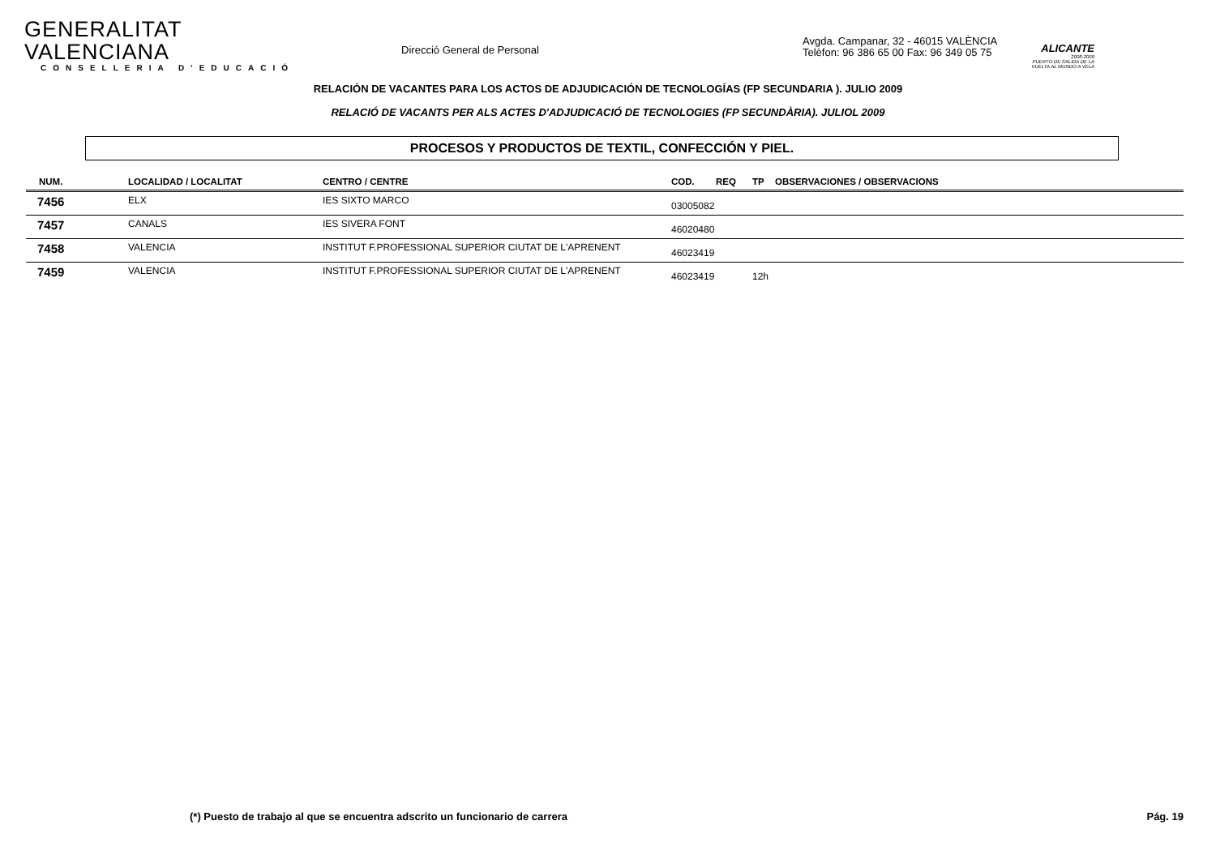GENERALITAT VALENCIANA
CONSELLERIA D'EDUCACIÓ
Direcció General de Personal
Avgda. Campanar, 32 - 46015 VALÈNCIA
Telèfon: 96 386 65 00 Fax: 96 349 05 75
ALICANTE
2008-2009
PUERTO DE SALIDA DE LA VUELTA AL MUNDO A VELA
RELACIÓN DE VACANTES PARA LOS ACTOS DE ADJUDICACIÓN DE TECNOLOGÍAS (FP SECUNDARIA ). JULIO 2009
RELACIÓ DE VACANTS PER ALS ACTES D'ADJUDICACIÓ DE TECNOLOGIES (FP SECUNDÀRIA). JULIOL 2009
PROCESOS Y PRODUCTOS DE TEXTIL, CONFECCIÓN Y PIEL.
| NUM. | LOCALIDAD / LOCALITAT | CENTRO / CENTRE | COD. | REQ | TP | OBSERVACIONES / OBSERVACIONS |
| --- | --- | --- | --- | --- | --- | --- |
| 7456 | ELX | IES SIXTO MARCO | 03005082 | | | |
| 7457 | CANALS | IES SIVERA FONT | 46020480 | | | |
| 7458 | VALENCIA | INSTITUT F.PROFESSIONAL SUPERIOR CIUTAT DE L'APRENENT | 46023419 | | | |
| 7459 | VALENCIA | INSTITUT F.PROFESSIONAL SUPERIOR CIUTAT DE L'APRENENT | 46023419 | | 12h | |
(*) Puesto de trabajo al que se encuentra adscrito un funcionario de carrera Pág. 19